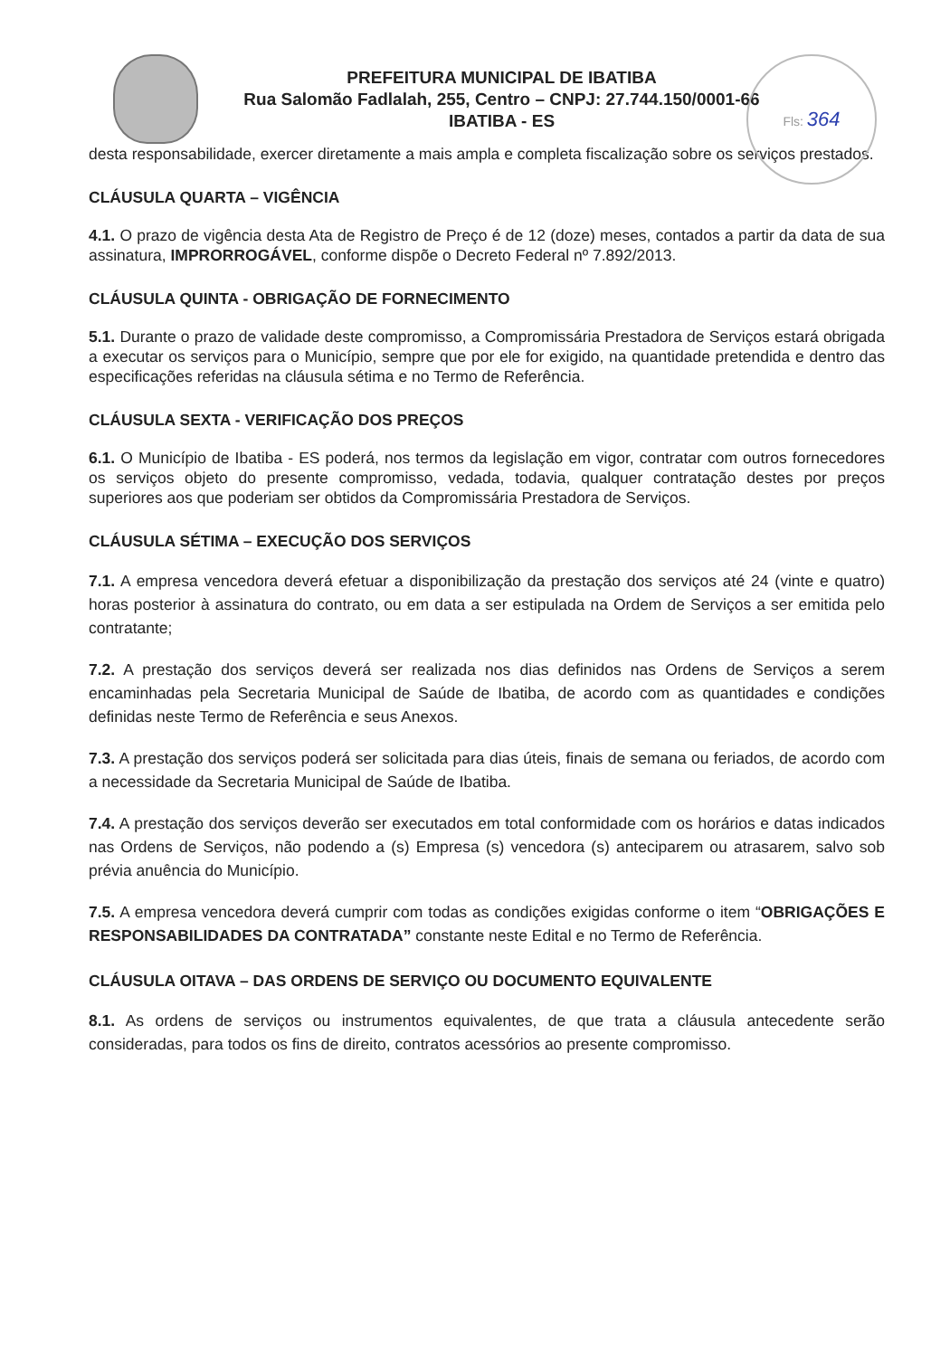Fls: 364
PREFEITURA MUNICIPAL DE IBATIBA
Rua Salomão Fadlalah, 255, Centro – CNPJ: 27.744.150/0001-66
IBATIBA - ES
desta responsabilidade, exercer diretamente a mais ampla e completa fiscalização sobre os serviços prestados.
CLÁUSULA QUARTA – VIGÊNCIA
4.1. O prazo de vigência desta Ata de Registro de Preço é de 12 (doze) meses, contados a partir da data de sua assinatura, IMPRORROGÁVEL, conforme dispõe o Decreto Federal nº 7.892/2013.
CLÁUSULA QUINTA - OBRIGAÇÃO DE FORNECIMENTO
5.1. Durante o prazo de validade deste compromisso, a Compromissária Prestadora de Serviços estará obrigada a executar os serviços para o Município, sempre que por ele for exigido, na quantidade pretendida e dentro das especificações referidas na cláusula sétima e no Termo de Referência.
CLÁUSULA SEXTA - VERIFICAÇÃO DOS PREÇOS
6.1. O Município de Ibatiba - ES poderá, nos termos da legislação em vigor, contratar com outros fornecedores os serviços objeto do presente compromisso, vedada, todavia, qualquer contratação destes por preços superiores aos que poderiam ser obtidos da Compromissária Prestadora de Serviços.
CLÁUSULA SÉTIMA – EXECUÇÃO DOS SERVIÇOS
7.1. A empresa vencedora deverá efetuar a disponibilização da prestação dos serviços até 24 (vinte e quatro) horas posterior à assinatura do contrato, ou em data a ser estipulada na Ordem de Serviços a ser emitida pelo contratante;
7.2. A prestação dos serviços deverá ser realizada nos dias definidos nas Ordens de Serviços a serem encaminhadas pela Secretaria Municipal de Saúde de Ibatiba, de acordo com as quantidades e condições definidas neste Termo de Referência e seus Anexos.
7.3. A prestação dos serviços poderá ser solicitada para dias úteis, finais de semana ou feriados, de acordo com a necessidade da Secretaria Municipal de Saúde de Ibatiba.
7.4. A prestação dos serviços deverão ser executados em total conformidade com os horários e datas indicados nas Ordens de Serviços, não podendo a (s) Empresa (s) vencedora (s) anteciparem ou atrasarem, salvo sob prévia anuência do Município.
7.5. A empresa vencedora deverá cumprir com todas as condições exigidas conforme o item “OBRIGAÇÕES E RESPONSABILIDADES DA CONTRATADA” constante neste Edital e no Termo de Referência.
CLÁUSULA OITAVA – DAS ORDENS DE SERVIÇO OU DOCUMENTO EQUIVALENTE
8.1. As ordens de serviços ou instrumentos equivalentes, de que trata a cláusula antecedente serão consideradas, para todos os fins de direito, contratos acessórios ao presente compromisso.